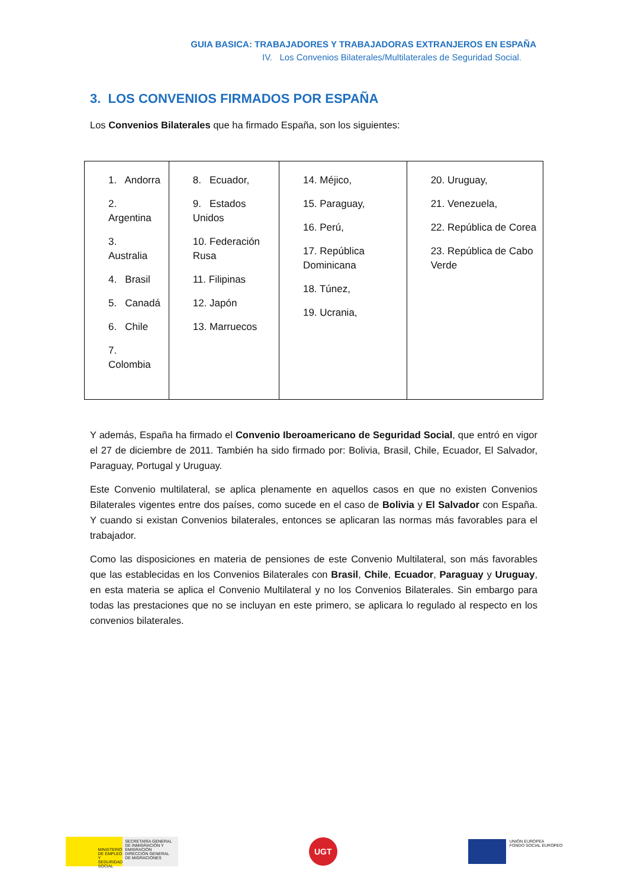GUIA BASICA: TRABAJADORES Y TRABAJADORAS EXTRANJEROS EN ESPAÑA
IV. Los Convenios Bilaterales/Multilaterales de Seguridad Social.
3. LOS CONVENIOS FIRMADOS POR ESPAÑA
Los Convenios Bilaterales que ha firmado España, son los siguientes:
| 1. Andorra 2. Argentina 3. Australia 4. Brasil 5. Canadá 6. Chile 7. Colombia | 8. Ecuador, 9. Estados Unidos 10. Federación Rusa 11. Filipinas 12. Japón 13. Marruecos | 14. Méjico, 15. Paraguay, 16. Perú, 17. República Dominicana 18. Túnez, 19. Ucrania, | 20. Uruguay, 21. Venezuela, 22. República de Corea 23. República de Cabo Verde |
Y además, España ha firmado el Convenio Iberoamericano de Seguridad Social, que entró en vigor el 27 de diciembre de 2011. También ha sido firmado por: Bolivia, Brasil, Chile, Ecuador, El Salvador, Paraguay, Portugal y Uruguay.
Este Convenio multilateral, se aplica plenamente en aquellos casos en que no existen Convenios Bilaterales vigentes entre dos países, como sucede en el caso de Bolivia y El Salvador con España. Y cuando si existan Convenios bilaterales, entonces se aplicaran las normas más favorables para el trabajador.
Como las disposiciones en materia de pensiones de este Convenio Multilateral, son más favorables que las establecidas en los Convenios Bilaterales con Brasil, Chile, Ecuador, Paraguay y Uruguay, en esta materia se aplica el Convenio Multilateral y no los Convenios Bilaterales. Sin embargo para todas las prestaciones que no se incluyan en este primero, se aplicara lo regulado al respecto en los convenios bilaterales.
MINISTERIO DE EMPLEO Y SEGURIDAD SOCIAL SECRETARÍA GENERAL DE INMIGRACIÓN Y EMIGRACIÓN DIRECCIÓN GENERAL DE MIGRACIONES
UGT
UNIÓN EUROPEA
FONDO SOCIAL EUROPEO